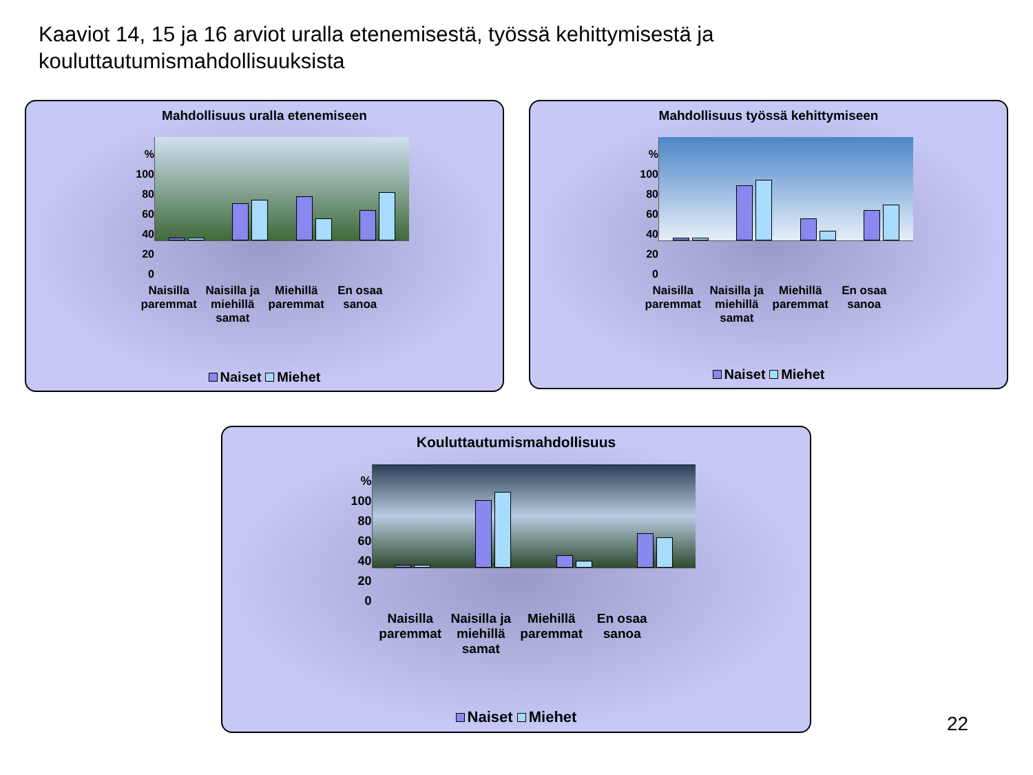Kaaviot 14, 15 ja 16 arviot uralla etenemisestä, työssä kehittymisestä ja kouluttautumismahdollisuuksista
Mahdollisuus uralla etenemiseen
%
100
80
60
40
20
0
Naisilla paremmat Naisilla ja miehillä samat Miehillä paremmat En osaa sanoa
Naiset Miehet
Mahdollisuus työssä kehittymiseen
%
100
80
60
40
20
0
Naisilla paremmat Naisilla ja miehillä samat Miehillä paremmat En osaa sanoa
Naiset Miehet
Kouluttautumismahdollisuus
%
100
80
60
40
20
0
Naisilla paremmat Naisilla ja miehillä samat Miehillä paremmat En osaa sanoa
Naiset Miehet
22